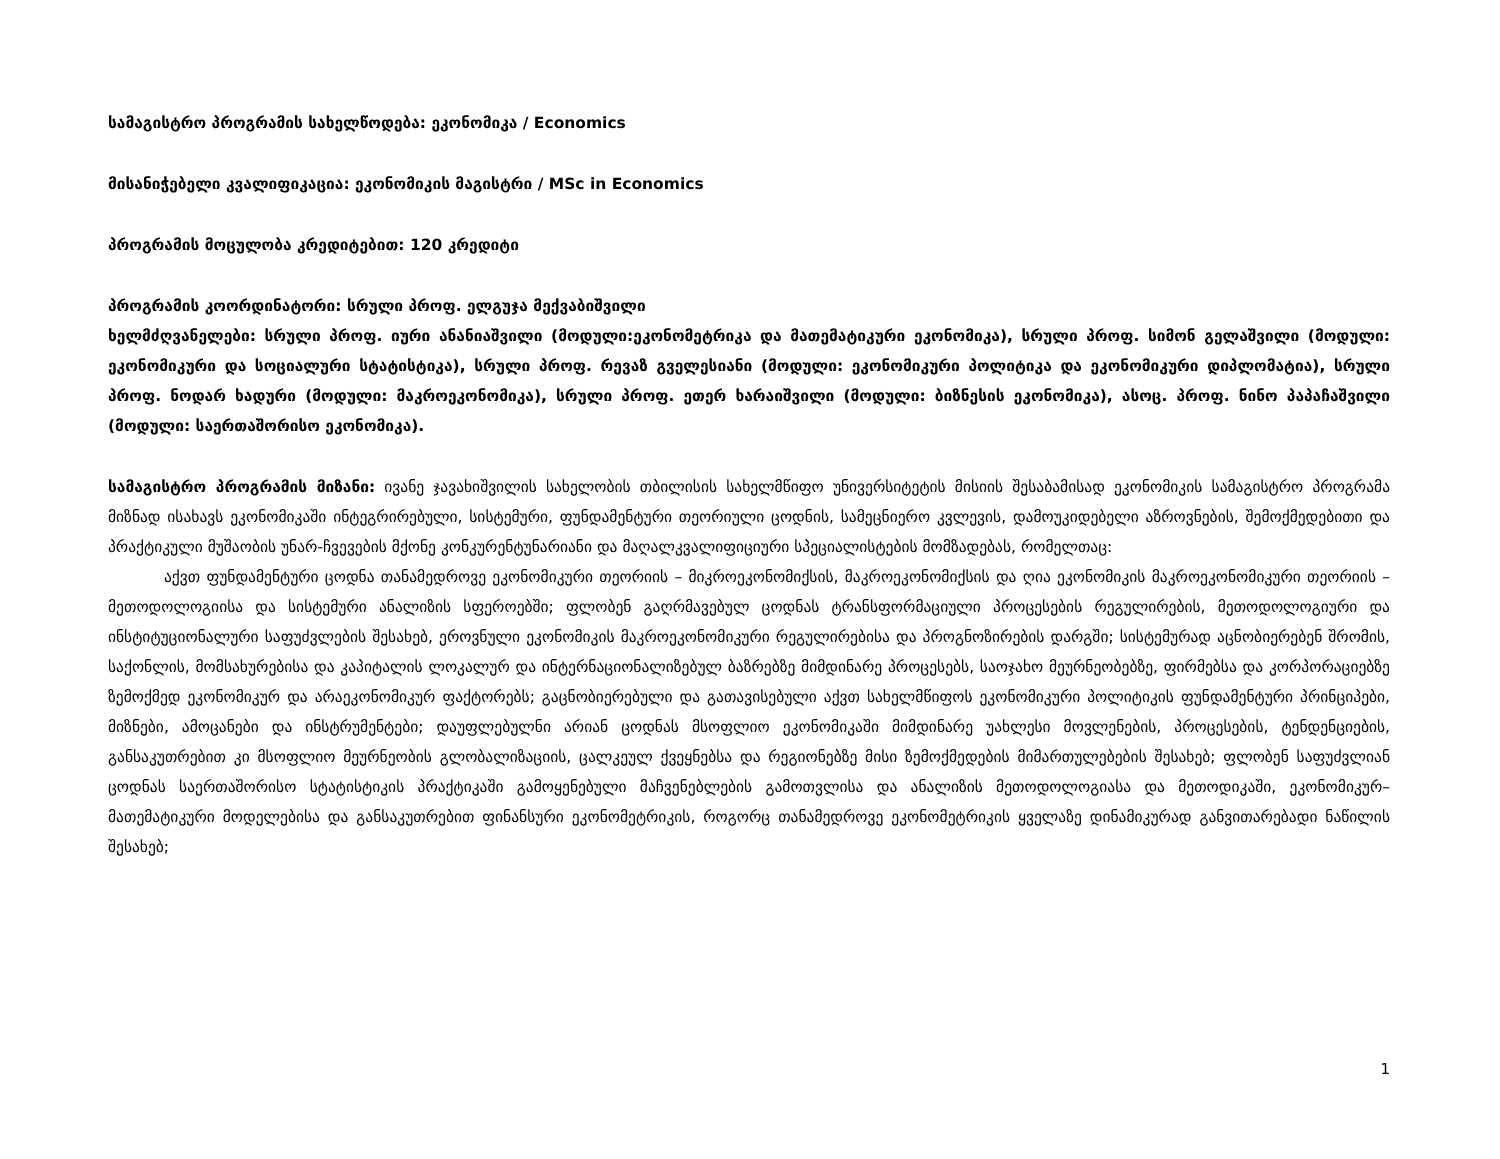სამაგისტრო პროგრამის სახელწოდება: ეკონომიკა / Economics
მისანიჭებელი კვალიფიკაცია: ეკონომიკის მაგისტრი / MSc in Economics
პროგრამის მოცულობა კრედიტებით: 120 კრედიტი
პროგრამის კოორდინატორი: სრული პროფ. ელგუჯა მექვაბიშვილი
ხელმძღვანელები: სრული პროფ. იური ანანიაშვილი (მოდული:ეკონომეტრიკა და მათემატიკური ეკონომიკა), სრული პროფ. სიმონ გელაშვილი (მოდული: ეკონომიკური და სოციალური სტატისტიკა), სრული პროფ. რევაზ გველესიანი (მოდული: ეკონომიკური პოლიტიკა და ეკონომიკური დიპლომატია), სრული პროფ. ნოდარ ხადური (მოდული: მაკროეკონომიკა), სრული პროფ. ეთერ ხარაიშვილი (მოდული: ბიზნესის ეკონომიკა), ასოც. პროფ. ნინო პაპაჩაშვილი (მოდული: საერთაშორისო ეკონომიკა).
სამაგისტრო პროგრამის მიზანი: ივანე ჯავახიშვილის სახელობის თბილისის სახელმწიფო უნივერსიტეტის მისიის შესაბამისად ეკონომიკის სამაგისტრო პროგრამა მიზნად ისახავს ეკონომიკაში ინტეგრირებული, სისტემური, ფუნდამენტური თეორიული ცოდნის, სამეცნიერო კვლევის, დამოუკიდებელი აზროვნების, შემოქმედებითი და პრაქტიკული მუშაობის უნარ-ჩვევების მქონე კონკურენტუნარიანი და მაღალკვალიფიციური სპეციალისტების მომზადებას, რომელთაც:
აქვთ ფუნდამენტური ცოდნა თანამედროვე ეკონომიკური თეორიის – მიკროეკონომიქსის, მაკროეკონომიქსის და ღია ეკონომიკის მაკროეკონომიკური თეორიის – მეთოდოლოგიისა და სისტემური ანალიზის სფეროებში; ფლობენ გაღრმავებულ ცოდნას ტრანსფორმაციული პროცესების რეგულირების, მეთოდოლოგიური და ინსტიტუციონალური საფუძვლების შესახებ, ეროვნული ეკონომიკის მაკროეკონომიკური რეგულირებისა და პროგნოზირების დარგში; სისტემურად აცნობიერებენ შრომის, საქონლის, მომსახურებისა და კაპიტალის ლოკალურ და ინტერნაციონალიზებულ ბაზრებზე მიმდინარე პროცესებს, საოჯახო მეურნეობებზე, ფირმებსა და კორპორაციებზე ზემოქმედ ეკონომიკურ და არაეკონომიკურ ფაქტორებს; გაცნობიერებული და გათავისებული აქვთ სახელმწიფოს ეკონომიკური პოლიტიკის ფუნდამენტური პრინციპები, მიზნები, ამოცანები და ინსტრუმენტები; დაუფლებულნი არიან ცოდნას მსოფლიო ეკონომიკაში მიმდინარე უახლესი მოვლენების, პროცესების, ტენდენციების, განსაკუთრებით კი მსოფლიო მეურნეობის გლობალიზაციის, ცალკეულ ქვეყნებსა და რეგიონებზე მისი ზემოქმედების მიმართულებების შესახებ; ფლობენ საფუძვლიან ცოდნას საერთაშორისო სტატისტიკის პრაქტიკაში გამოყენებული მაჩვენებლების გამოთვლისა და ანალიზის მეთოდოლოგიასა და მეთოდიკაში, ეკონომიკურ–მათემატიკური მოდელებისა და განსაკუთრებით ფინანსური ეკონომეტრიკის, როგორც თანამედროვე ეკონომეტრიკის ყველაზე დინამიკურად განვითარებადი ნაწილის შესახებ;
1